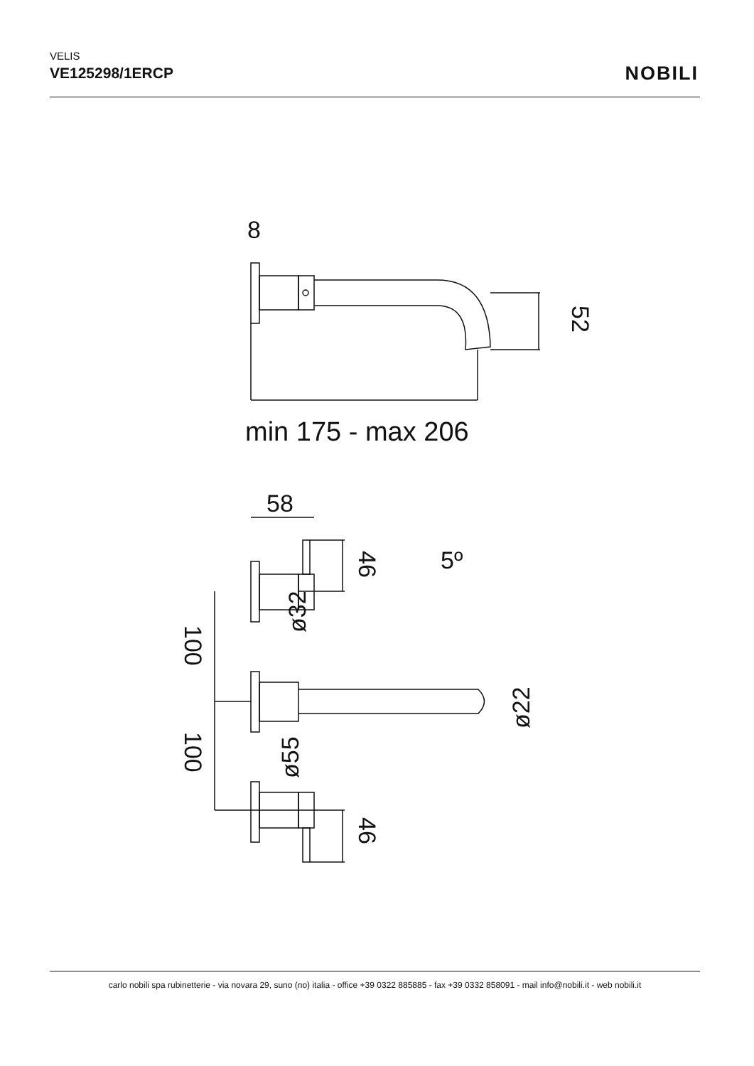VELIS
VE125298/1ERCP
NOBILI
8
min 175 - max 206
58
5º
52
46
46
100
100
ø32
ø55
ø22
carlo nobili spa rubinetterie - via novara 29, suno (no) italia - office +39 0322 885885 - fax +39 0332 858091 - mail info@nobili.it - web nobili.it